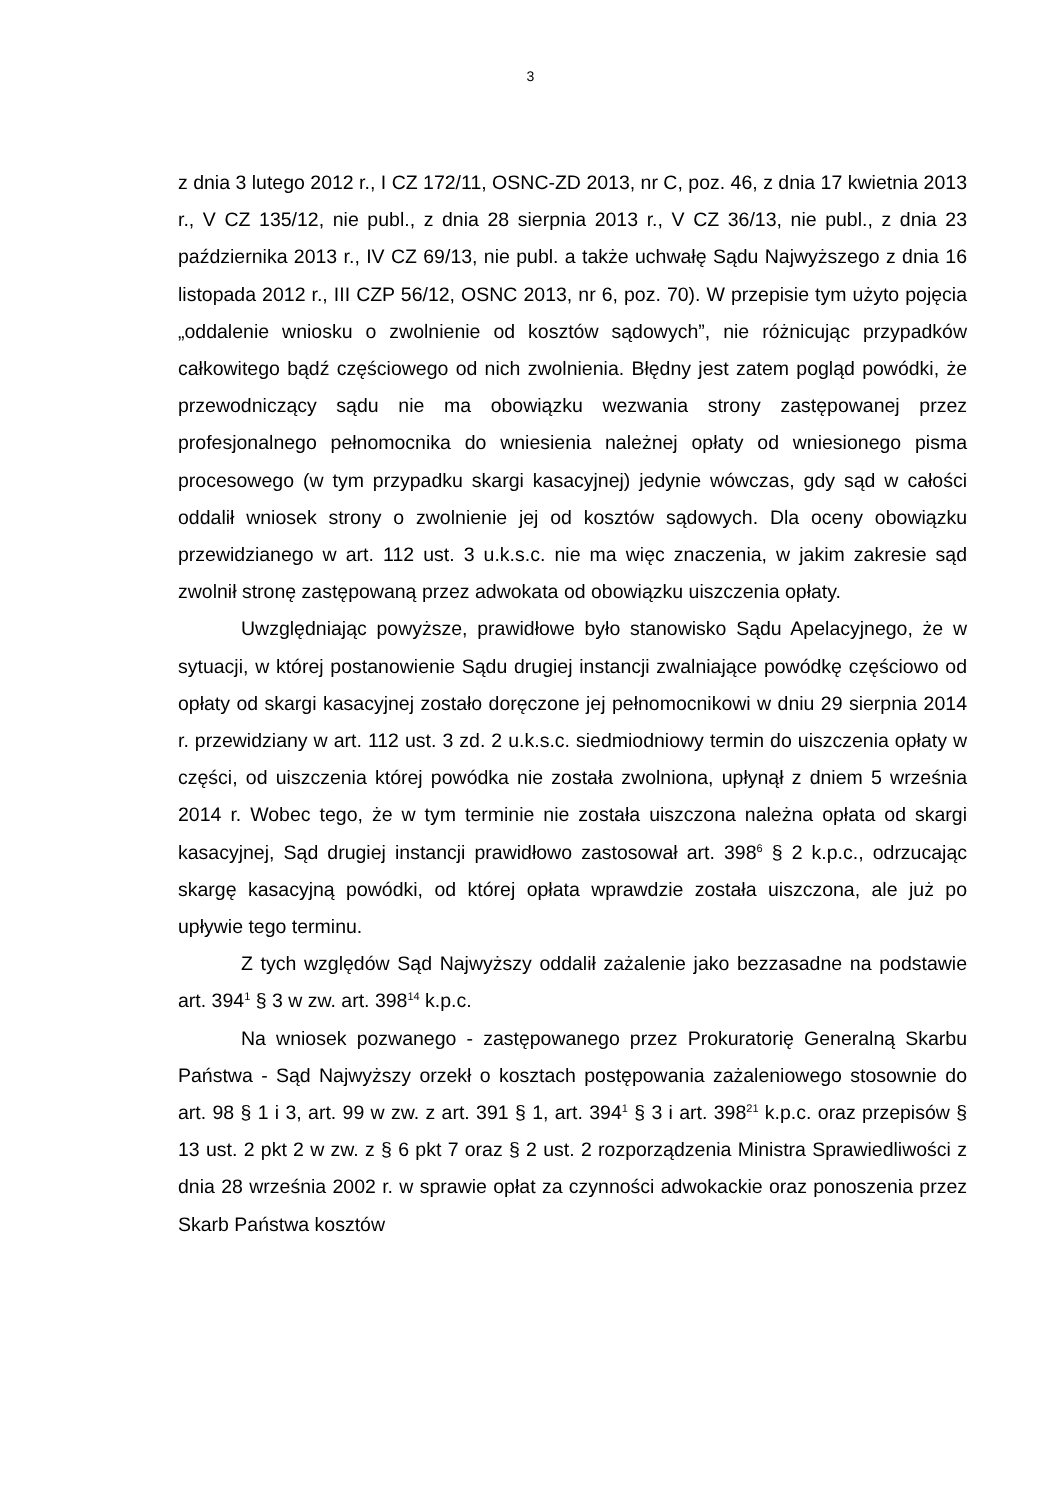3
z dnia 3 lutego 2012 r., I CZ 172/11, OSNC-ZD 2013, nr C, poz. 46, z dnia 17 kwietnia 2013 r., V CZ 135/12, nie publ., z dnia 28 sierpnia 2013 r., V CZ 36/13, nie publ., z dnia 23 października 2013 r., IV CZ 69/13, nie publ. a także uchwałę Sądu Najwyższego z dnia 16 listopada 2012 r., III CZP 56/12, OSNC 2013, nr 6, poz. 70). W przepisie tym użyto pojęcia „oddalenie wniosku o zwolnienie od kosztów sądowych”, nie różnicując przypadków całkowitego bądź częściowego od nich zwolnienia. Błędny jest zatem pogląd powódki, że przewodniczący sądu nie ma obowiązku wezwania strony zastępowanej przez profesjonalnego pełnomocnika do wniesienia należnej opłaty od wniesionego pisma procesowego (w tym przypadku skargi kasacyjnej) jedynie wówczas, gdy sąd w całości oddalił wniosek strony o zwolnienie jej od kosztów sądowych. Dla oceny obowiązku przewidzianego w art. 112 ust. 3 u.k.s.c. nie ma więc znaczenia, w jakim zakresie sąd zwolnił stronę zastępowaną przez adwokata od obowiązku uiszczenia opłaty.
Uwzględniając powyższe, prawidłowe było stanowisko Sądu Apelacyjnego, że w sytuacji, w której postanowienie Sądu drugiej instancji zwalniające powódkę częściowo od opłaty od skargi kasacyjnej zostało doręczone jej pełnomocnikowi w dniu 29 sierpnia 2014 r. przewidziany w art. 112 ust. 3 zd. 2 u.k.s.c. siedmiodniowy termin do uiszczenia opłaty w części, od uiszczenia której powódka nie została zwolniona, upłynął z dniem 5 września 2014 r. Wobec tego, że w tym terminie nie została uiszczona należna opłata od skargi kasacyjnej, Sąd drugiej instancji prawidłowo zastosował art. 398<sup>6</sup> § 2 k.p.c., odrzucając skargę kasacyjną powódki, od której opłata wprawdzie została uiszczona, ale już po upływie tego terminu.
Z tych względów Sąd Najwyższy oddalił zażalenie jako bezzasadne na podstawie art. 394<sup>1</sup> § 3 w zw. art. 398<sup>14</sup> k.p.c.
Na wniosek pozwanego - zastępowanego przez Prokuratorię Generalną Skarbu Państwa - Sąd Najwyższy orzekł o kosztach postępowania zażaleniowego stosownie do art. 98 § 1 i 3, art. 99 w zw. z art. 391 § 1, art. 394<sup>1</sup> § 3 i art. 398<sup>21</sup> k.p.c. oraz przepisów § 13 ust. 2 pkt 2 w zw. z § 6 pkt 7 oraz § 2 ust. 2 rozporządzenia Ministra Sprawiedliwości z dnia 28 września 2002 r. w sprawie opłat za czynności adwokackie oraz ponoszenia przez Skarb Państwa kosztów